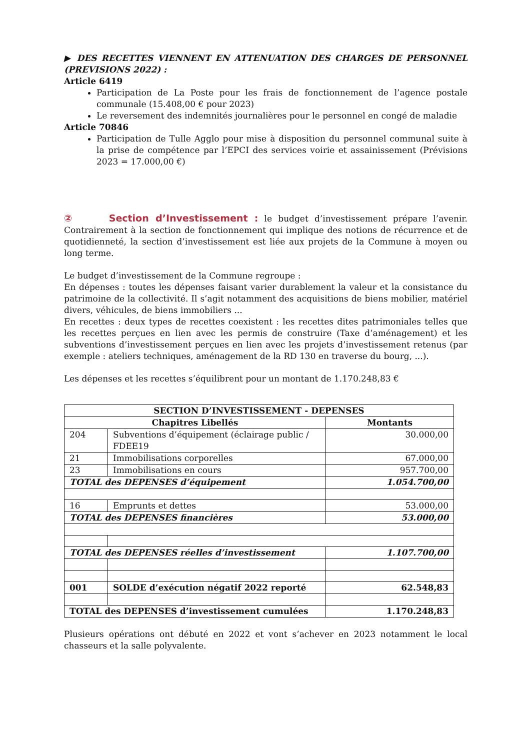▶ DES RECETTES VIENNENT EN ATTENUATION DES CHARGES DE PERSONNEL (PREVISIONS 2022) :
Article 6419
Participation de La Poste pour les frais de fonctionnement de l’agence postale communale (15.408,00 € pour 2023)
Le reversement des indemnités journalières pour le personnel en congé de maladie
Article 70846
Participation de Tulle Agglo pour mise à disposition du personnel communal suite à la prise de compétence par l’EPCI des services voirie et assainissement (Prévisions 2023 = 17.000,00 €)
② Section d’Investissement : le budget d’investissement prépare l’avenir. Contrairement à la section de fonctionnement qui implique des notions de récurrence et de quotidienneté, la section d’investissement est liée aux projets de la Commune à moyen ou long terme.
Le budget d’investissement de la Commune regroupe :
En dépenses : toutes les dépenses faisant varier durablement la valeur et la consistance du patrimoine de la collectivité. Il s’agit notamment des acquisitions de biens mobilier, matériel divers, véhicules, de biens immobiliers ...
En recettes : deux types de recettes coexistent : les recettes dites patrimoniales telles que les recettes perçues en lien avec les permis de construire (Taxe d’aménagement) et les subventions d’investissement perçues en lien avec les projets d’investissement retenus (par exemple : ateliers techniques, aménagement de la RD 130 en traverse du bourg, ...).
Les dépenses et les recettes s’équilibrent pour un montant de 1.170.248,83 €
| SECTION D’INVESTISSEMENT - DEPENSES | | |
| --- | --- | --- |
| Chapitres Libellés | | Montants |
| 204 | Subventions d’équipement (éclairage public / FDEE19 | 30.000,00 |
| 21 | Immobilisations corporelles | 67.000,00 |
| 23 | Immobilisations en cours | 957.700,00 |
| TOTAL des DEPENSES d’équipement | | 1.054.700,00 |
| 16 | Emprunts et dettes | 53.000,00 |
| TOTAL des DEPENSES financières | | 53.000,00 |
| TOTAL des DEPENSES réelles d’investissement | | 1.107.700,00 |
| 001 | SOLDE d’exécution négatif 2022 reporté | 62.548,83 |
| TOTAL des DEPENSES d’investissement cumulées | | 1.170.248,83 |
Plusieurs opérations ont débuté en 2022 et vont s’achever en 2023 notamment le local chasseurs et la salle polyvalente.